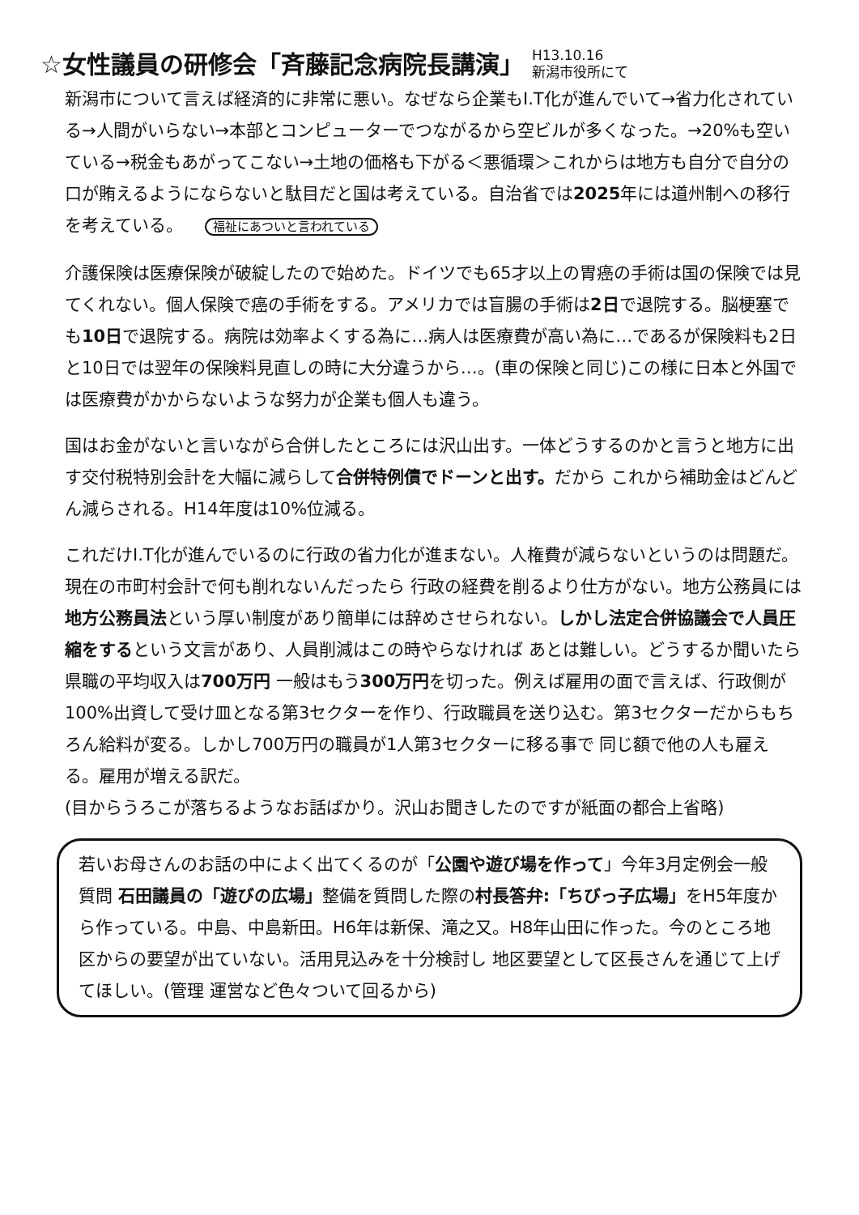☆女性議員の研修会「斉藤記念病院長講演」 H13.10.16
新潟市役所にて
新潟市について言えば経済的に非常に悪い。なぜなら企業もI.T化が進んでいて→省力化されている→人間がいらない→本部とコンピューターでつながるから空ビルが多くなった。→20%も空いている→税金もあがってこない→土地の価格も下がる＜悪循環＞これからは地方も自分で自分の口が賄えるようにならないと駄目だと国は考えている。自治省では2025年には道州制への移行を考えている。 福祉にあついと言われている
介護保険は医療保険が破綻したので始めた。ドイツでも65才以上の胃癌の手術は国の保険では見てくれない。個人保険で癌の手術をする。アメリカでは盲腸の手術は2日で退院する。脳梗塞でも10日で退院する。病院は効率よくする為に…病人は医療費が高い為に…であるが保険料も2日と10日では翌年の保険料見直しの時に大分違うから…。(車の保険と同じ)この様に日本と外国では医療費がかからないような努力が企業も個人も違う。
国はお金がないと言いながら合併したところには沢山出す。一体どうするのかと言うと地方に出す交付税特別会計を大幅に減らして合併特例債でドーンと出す。だから これから補助金はどんどん減らされる。H14年度は10%位減る。
これだけI.T化が進んでいるのに行政の省力化が進まない。人権費が減らないというのは問題だ。現在の市町村会計で何も削れないんだったら 行政の経費を削るより仕方がない。地方公務員には地方公務員法という厚い制度があり簡単には辞めさせられない。しかし法定合併協議会で人員圧縮をするという文言があり、人員削減はこの時やらなければ あとは難しい。どうするか聞いたら県職の平均収入は700万円 一般はもう300万円を切った。例えば雇用の面で言えば、行政側が100%出資して受け皿となる第3セクターを作り、行政職員を送り込む。第3セクターだからもちろん給料が変る。しかし700万円の職員が1人第3セクターに移る事で 同じ額で他の人も雇える。雇用が増える訳だ。
(目からうろこが落ちるようなお話ばかり。沢山お聞きしたのですが紙面の都合上省略)
若いお母さんのお話の中によく出てくるのが「公園や遊び場を作って」今年3月定例会一般質問 石田議員の「遊びの広場」整備を質問した際の村長答弁:「ちびっ子広場」をH5年度から作っている。中島、中島新田。H6年は新保、滝之又。H8年山田に作った。今のところ地区からの要望が出ていない。活用見込みを十分検討し 地区要望として区長さんを通じて上げてほしい。(管理 運営など色々ついて回るから)